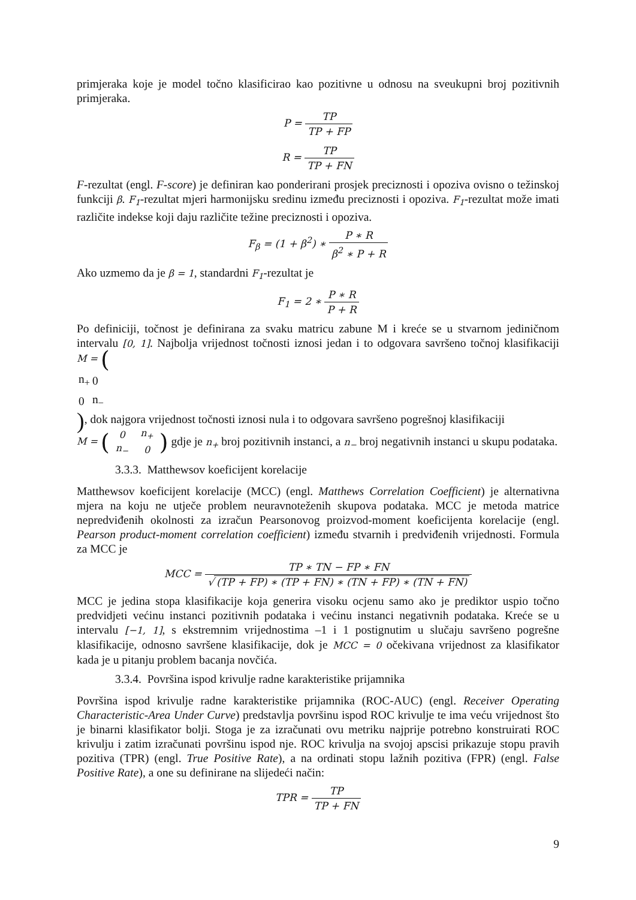primjeraka koje je model točno klasificirao kao pozitivne u odnosu na sveukupni broj pozitivnih primjeraka.
P = TP TP + FP
R = TP TP + FN
F-rezultat (engl. F-score) je definiran kao ponderirani prosjek preciznosti i opoziva ovisno o težinskoj funkciji β. F<sub>1</sub>-rezultat mjeri harmonijsku sredinu između preciznosti i opoziva. F<sub>1</sub>-rezultat može imati različite indekse koji daju različite težine preciznosti i opoziva.
F<sub>β</sub> = (1 + β<sup>2</sup>) ∗ P ∗ R β<sup>2</sup> ∗ P + R
Ako uzmemo da je β = 1, standardni F<sub>1</sub>-rezultat je
F<sub>1</sub> = 2 ∗ P ∗ R P + R
Po definiciji, točnost je definirana za svaku matricu zabune M i kreće se u stvarnom jediničnom intervalu [0, 1]. Najbolja vrijednost točnosti iznosi jedan i to odgovara savršeno točnoj klasifikaciji M = (
| n<sub>+</sub> | 0 |
| 0 | n<sub>−</sub> |
), dok najgora vrijednost točnosti iznosi nula i to odgovara savršeno pogrešnoj klasifikaciji M = (
| 0 | n<sub>+</sub> |
| n<sub>−</sub> | 0 |
) gdje je n<sub>+</sub> broj pozitivnih instanci, a n<sub>−</sub> broj negativnih instanci u skupu podataka.
3.3.3. Matthewsov koeficijent korelacije
Matthewsov koeficijent korelacije (MCC) (engl. Matthews Correlation Coefficient) je alternativna mjera na koju ne utječe problem neuravnoteženih skupova podataka. MCC je metoda matrice nepredviđenih okolnosti za izračun Pearsonovog proizvod-moment koeficijenta korelacije (engl. Pearson product-moment correlation coefficient) između stvarnih i predviđenih vrijednosti. Formula za MCC je
MCC = TP ∗ TN − FP ∗ FN √ (TP + FP) ∗ (TP + FN) ∗ (TN + FP) ∗ (TN + FN)
MCC je jedina stopa klasifikacije koja generira visoku ocjenu samo ako je prediktor uspio točno predvidjeti većinu instanci pozitivnih podataka i većinu instanci negativnih podataka. Kreće se u intervalu [−1, 1], s ekstremnim vrijednostima –1 i 1 postignutim u slučaju savršeno pogrešne klasifikacije, odnosno savršene klasifikacije, dok je MCC = 0 očekivana vrijednost za klasifikator kada je u pitanju problem bacanja novčića.
3.3.4. Površina ispod krivulje radne karakteristike prijamnika
Površina ispod krivulje radne karakteristike prijamnika (ROC-AUC) (engl. Receiver Operating Characteristic-Area Under Curve) predstavlja površinu ispod ROC krivulje te ima veću vrijednost što je binarni klasifikator bolji. Stoga je za izračunati ovu metriku najprije potrebno konstruirati ROC krivulju i zatim izračunati površinu ispod nje. ROC krivulja na svojoj apscisi prikazuje stopu pravih pozitiva (TPR) (engl. True Positive Rate), a na ordinati stopu lažnih pozitiva (FPR) (engl. False Positive Rate), a one su definirane na slijedeći način:
TPR = TP TP + FN
9